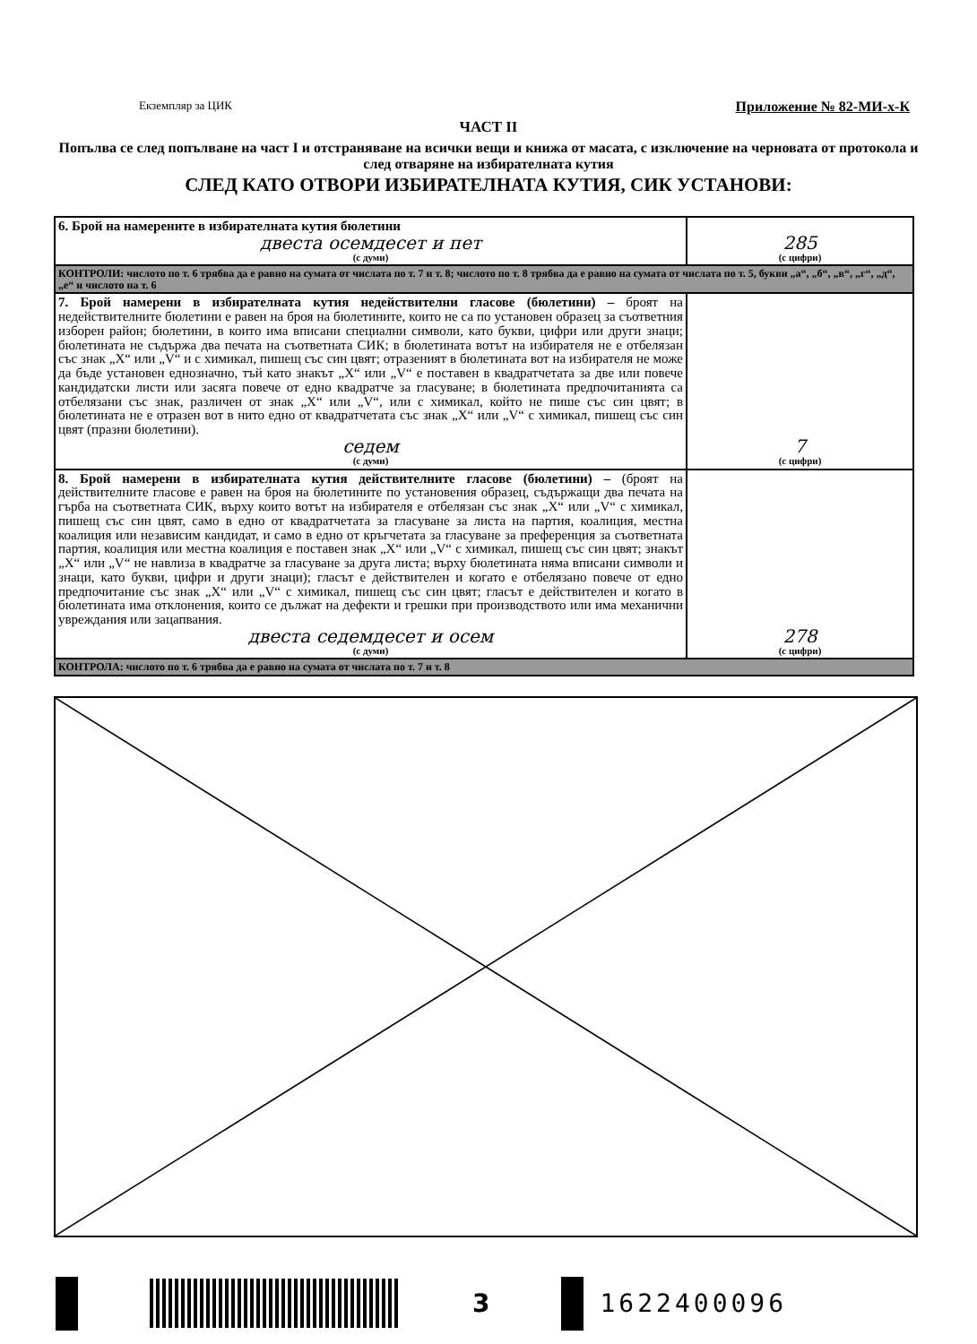Екземпляр за ЦИК Приложение № 82-МИ-х-К
ЧАСТ II
Попълва се след попълване на част I и отстраняване на всички вещи и книжа от масата, с изключение на черновата от протокола и след отваряне на избирателната кутия
СЛЕД КАТО ОТВОРИ ИЗБИРАТЕЛНАТА КУТИЯ, СИК УСТАНОВИ:
| 6. Брой на намерените в избирателната кутия бюлетини двеста осемдесет и пет (с думи) | 285 (с цифри) |
| КОНТРОЛИ: числото по т. 6 трябва да е равно на сумата от числата по т. 7 и т. 8; числото по т. 8 трябва да е равно на сумата от числата по т. 5, букви „а“, „б“, „в“, „г“, „д“, „е“ и числото на т. 6 | |
| 7. Брой намерени в избирателната кутия недействителни гласове (бюлетини) – броят на недействителните бюлетини е равен на броя на бюлетините, които не са по установен образец за съответния изборен район; бюлетини, в които има вписани специални символи, като букви, цифри или други знаци; бюлетината не съдържа два печата на съответната СИК; в бюлетината вотът на избирателя не е отбелязан със знак „X“ или „V“ и с химикал, пишещ със син цвят; отразеният в бюлетината вот на избирателя не може да бъде установен еднозначно, тъй като знакът „X“ или „V“ е поставен в квадратчетата за две или повече кандидатски листи или засяга повече от едно квадратче за гласуване; в бюлетината предпочитанията са отбелязани със знак, различен от знак „X“ или „V“, или с химикал, който не пише със син цвят; в бюлетината не е отразен вот в нито едно от квадратчетата със знак „X“ или „V“ с химикал, пишещ със син цвят (празни бюлетини). седем (с думи) | 7 (с цифри) |
| 8. Брой намерени в избирателната кутия действителните гласове (бюлетини) – (броят на действителните гласове е равен на броя на бюлетините по установения образец, съдържащи два печата на гърба на съответната СИК, върху които вотът на избирателя е отбелязан със знак „X“ или „V“ с химикал, пишещ със син цвят, само в едно от квадратчетата за гласуване за листа на партия, коалиция, местна коалиция или независим кандидат, и само в едно от кръгчетата за гласуване за преференция за съответната партия, коалиция или местна коалиция е поставен знак „X“ или „V“ с химикал, пишещ със син цвят; знакът „X“ или „V“ не навлиза в квадратче за гласуване за друга листа; върху бюлетината няма вписани символи и знаци, като букви, цифри и други знаци); гласът е действителен и когато е отбелязано повече от едно предпочитание със знак „X“ или „V“ с химикал, пишещ със син цвят; гласът е действителен и когато в бюлетината има отклонения, които се дължат на дефекти и грешки при производството или има механични увреждания или зацапвания. двеста седемдесет и осем (с думи) | 278 (с цифри) |
| КОНТРОЛА: числото по т. 6 трябва да е равно на сумата от числата по т. 7 и т. 8 | |
3 1622400096